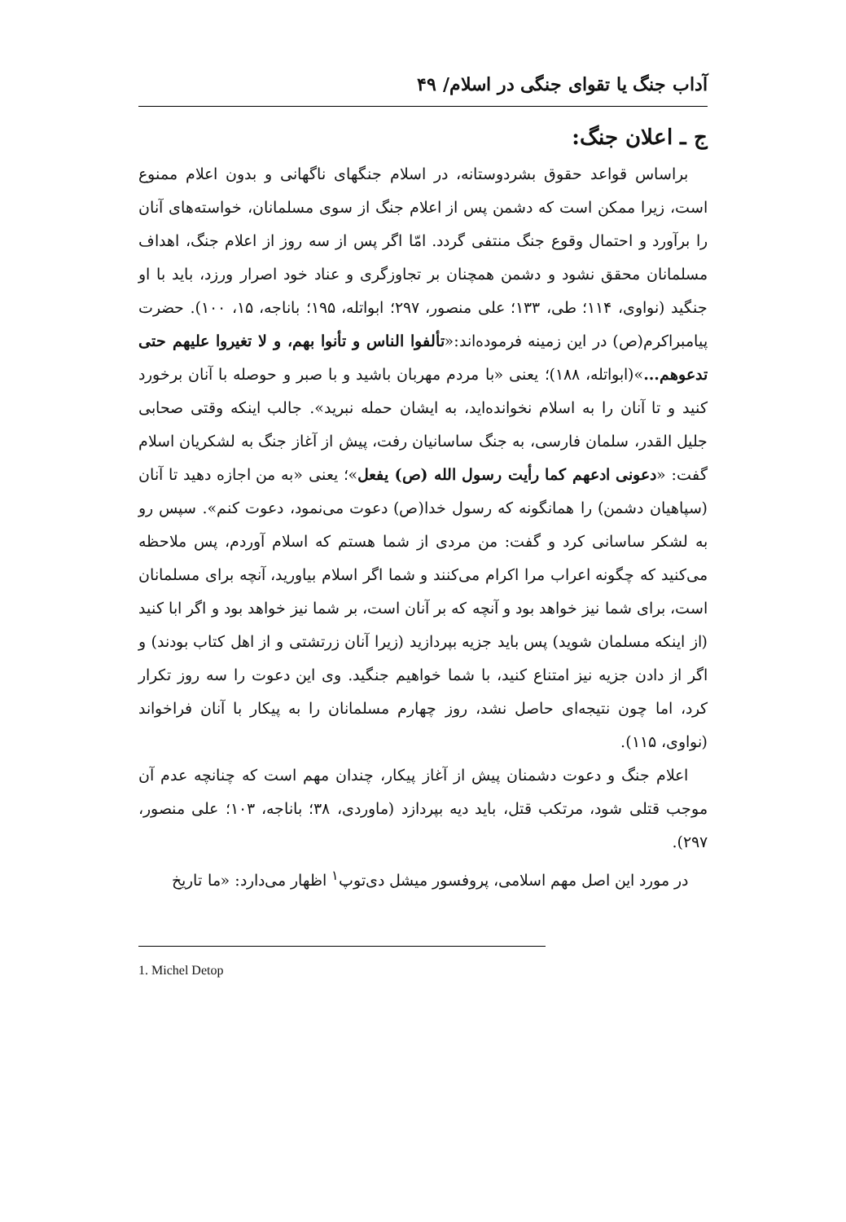آداب جنگ یا تقوای جنگی در اسلام/ ۴۹
ج ـ اعلان جنگ:
براساس قواعد حقوق بشردوستانه، در اسلام جنگهای ناگهانی و بدون اعلام ممنوع است، زیرا ممکن است که دشمن پس از اعلام جنگ از سوی مسلمانان، خواسته‌های آنان را برآورد و احتمال وقوع جنگ منتفی گردد. امّا اگر پس از سه روز از اعلام جنگ، اهداف مسلمانان محقق نشود و دشمن همچنان بر تجاوزگری و عناد خود اصرار ورزد، باید با او جنگید (نواوی، ۱۱۴؛ طی، ۱۳۳؛ علی منصور، ۲۹۷؛ ابواتله، ۱۹۵؛ باناجه، ۱۵، ۱۰۰). حضرت پیامبراکرم(ص) در این زمینه فرموده‌اند:«تألفوا الناس و تأنوا بهم، و لا تغیروا علیهم حتی تدعوهم...»(ابواتله، ۱۸۸)؛ یعنی «با مردم مهربان باشید و با صبر و حوصله با آنان برخورد کنید و تا آنان را به اسلام نخوانده‌اید، به ایشان حمله نبرید». جالب اینکه وقتی صحابی جلیل القدر، سلمان فارسی، به جنگ ساسانیان رفت، پیش از آغاز جنگ به لشکریان اسلام گفت: «دعونی ادعهم کما رأیت رسول الله (ص) یفعل»؛ یعنی «به من اجازه دهید تا آنان (سپاهیان دشمن) را همانگونه که رسول خدا(ص) دعوت می‌نمود، دعوت کنم». سپس رو به لشکر ساسانی کرد و گفت: من مردی از شما هستم که اسلام آوردم، پس ملاحظه می‌کنید که چگونه اعراب مرا اکرام می‌کنند و شما اگر اسلام بیاورید، آنچه برای مسلمانان است، برای شما نیز خواهد بود و آنچه که بر آنان است، بر شما نیز خواهد بود و اگر ابا کنید (از اینکه مسلمان شوید) پس باید جزیه بپردازید (زیرا آنان زرتشتی و از اهل کتاب بودند) و اگر از دادن جزیه نیز امتناع کنید، با شما خواهیم جنگید. وی این دعوت را سه روز تکرار کرد، اما چون نتیجه‌ای حاصل نشد، روز چهارم مسلمانان را به پیکار با آنان فراخواند (نواوی، ۱۱۵).
اعلام جنگ و دعوت دشمنان پیش از آغاز پیکار، چندان مهم است که چنانچه عدم آن موجب قتلی شود، مرتکب قتل، باید دیه بپردازد (ماوردی، ۳۸؛ باناجه، ۱۰۳؛ علی منصور، ۲۹۷).
در مورد این اصل مهم اسلامی، پروفسور میشل دی‌توپ<sup>۱</sup> اظهار می‌دارد: «ما تاریخ
1. Michel Detop